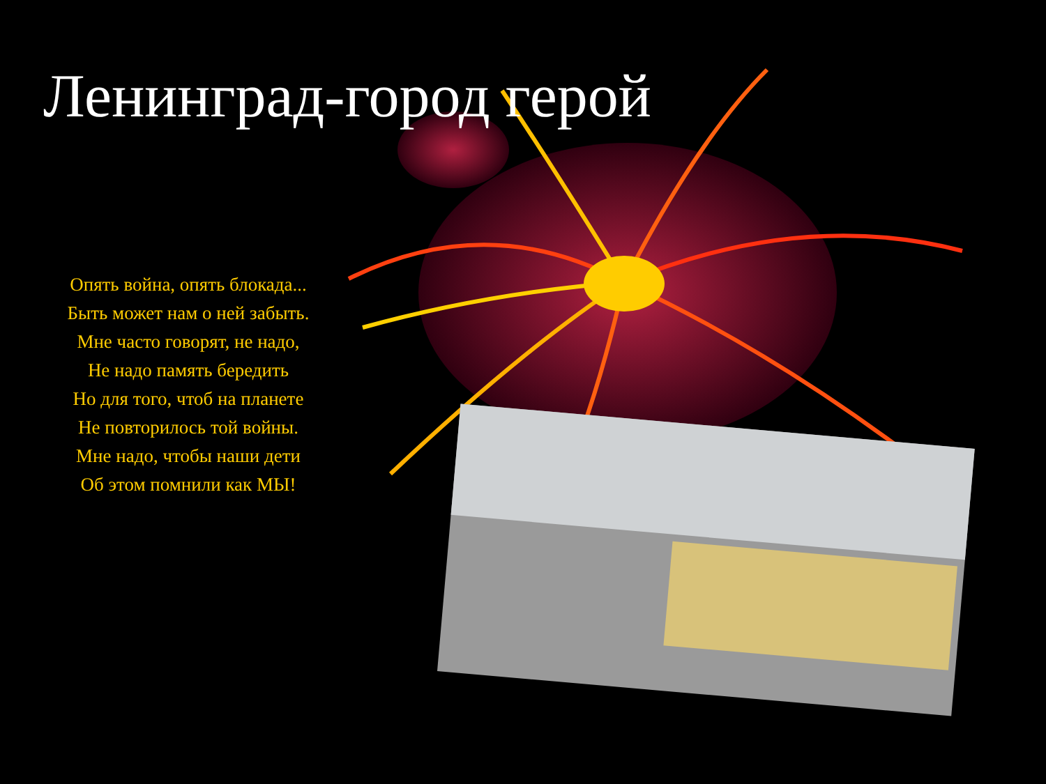Ленинград-город герой
Опять война, опять блокада...
Быть может нам о ней забыть.
Мне часто говорят, не надо,
Не надо память бередить
Но для того, чтоб на планете
Не повторилось той войны.
Мне надо, чтобы наши дети
Об этом помнили как МЫ!